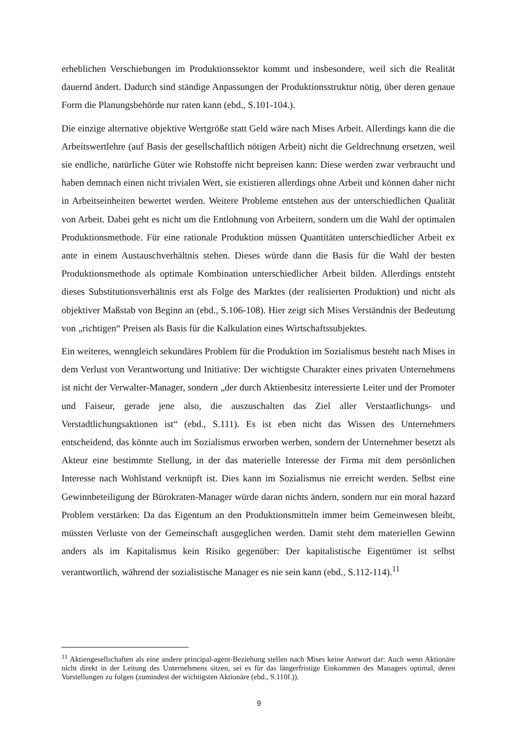erheblichen Verschiebungen im Produktionssektor kommt und insbesondere, weil sich die Realität dauernd ändert. Dadurch sind ständige Anpassungen der Produktionsstruktur nötig, über deren genaue Form die Planungsbehörde nur raten kann (ebd., S.101-104.).
Die einzige alternative objektive Wertgröße statt Geld wäre nach Mises Arbeit. Allerdings kann die die Arbeitswertlehre (auf Basis der gesellschaftlich nötigen Arbeit) nicht die Geldrechnung ersetzen, weil sie endliche, natürliche Güter wie Rohstoffe nicht bepreisen kann: Diese werden zwar verbraucht und haben demnach einen nicht trivialen Wert, sie existieren allerdings ohne Arbeit und können daher nicht in Arbeitseinheiten bewertet werden. Weitere Probleme entstehen aus der unterschiedlichen Qualität von Arbeit. Dabei geht es nicht um die Entlohnung von Arbeitern, sondern um die Wahl der optimalen Produktionsmethode. Für eine rationale Produktion müssen Quantitäten unterschiedlicher Arbeit ex ante in einem Austauschverhältnis stehen. Dieses würde dann die Basis für die Wahl der besten Produktionsmethode als optimale Kombination unterschiedlicher Arbeit bilden. Allerdings entsteht dieses Substitutionsverhältnis erst als Folge des Marktes (der realisierten Produktion) und nicht als objektiver Maßstab von Beginn an (ebd., S.106-108). Hier zeigt sich Mises Verständnis der Bedeutung von „richtigen“ Preisen als Basis für die Kalkulation eines Wirtschaftssubjektes.
Ein weiteres, wenngleich sekundäres Problem für die Produktion im Sozialismus besteht nach Mises in dem Verlust von Verantwortung und Initiative: Der wichtigste Charakter eines privaten Unternehmens ist nicht der Verwalter-Manager, sondern „der durch Aktienbesitz interessierte Leiter und der Promoter und Faiseur, gerade jene also, die auszuschalten das Ziel aller Verstaatlichungs- und Verstadtlichungsaktionen ist“ (ebd., S.111). Es ist eben nicht das Wissen des Unternehmers entscheidend, das könnte auch im Sozialismus erworben werben, sondern der Unternehmer besetzt als Akteur eine bestimmte Stellung, in der das materielle Interesse der Firma mit dem persönlichen Interesse nach Wohlstand verknüpft ist. Dies kann im Sozialismus nie erreicht werden. Selbst eine Gewinnbeteiligung der Bürokraten-Manager würde daran nichts ändern, sondern nur ein moral hazard Problem verstärken: Da das Eigentum an den Produktionsmitteln immer beim Gemeinwesen bleibt, müssten Verluste von der Gemeinschaft ausgeglichen werden. Damit steht dem materiellen Gewinn anders als im Kapitalismus kein Risiko gegenüber: Der kapitalistische Eigentümer ist selbst verantwortlich, während der sozialistische Manager es nie sein kann (ebd., S.112-114).<sup>11</sup>
<sup>11</sup> Aktiengesellschaften als eine andere principal-agent-Beziehung stellen nach Mises keine Antwort dar: Auch wenn Aktionäre nicht direkt in der Leitung des Unternehmens sitzen, sei es für das längerfristige Einkommen des Managers optimal, deren Vorstellungen zu folgen (zumindest der wichtigsten Aktionäre (ebd., S.110f.)).
9